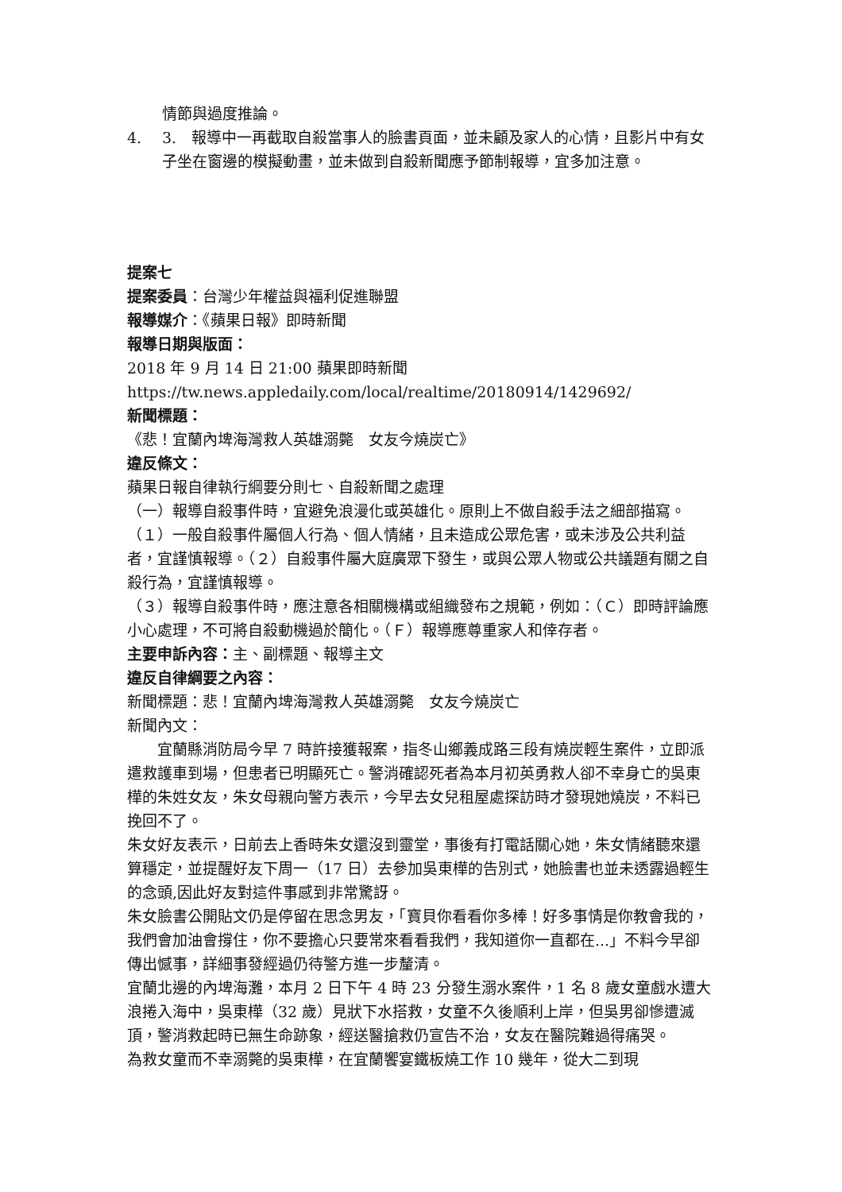情節與過度推論。
4. 3.　報導中一再截取自殺當事人的臉書頁面，並未顧及家人的心情，且影片中有女子坐在窗邊的模擬動畫，並未做到自殺新聞應予節制報導，宜多加注意。
提案七
提案委員：台灣少年權益與福利促進聯盟
報導媒介：《蘋果日報》即時新聞
報導日期與版面：
2018 年 9 月 14 日 21:00 蘋果即時新聞
https://tw.news.appledaily.com/local/realtime/20180914/1429692/
新聞標題：
《悲！宜蘭內埤海灣救人英雄溺斃　女友今燒炭亡》
違反條文：
蘋果日報自律執行綱要分則七、自殺新聞之處理
（一）報導自殺事件時，宜避免浪漫化或英雄化。原則上不做自殺手法之細部描寫。
（１）一般自殺事件屬個人行為、個人情緒，且未造成公眾危害，或未涉及公共利益者，宜謹慎報導。（２）自殺事件屬大庭廣眾下發生，或與公眾人物或公共議題有關之自殺行為，宜謹慎報導。
（３）報導自殺事件時，應注意各相關機構或組織發布之規範，例如：（Ｃ）即時評論應小心處理，不可將自殺動機過於簡化。（Ｆ）報導應尊重家人和倖存者。
主要申訴內容：主、副標題、報導主文
違反自律綱要之內容：
新聞標題：悲！宜蘭內埤海灣救人英雄溺斃　女友今燒炭亡
新聞內文：
宜蘭縣消防局今早 7 時許接獲報案，指冬山鄉義成路三段有燒炭輕生案件，立即派遣救護車到場，但患者已明顯死亡。警消確認死者為本月初英勇救人卻不幸身亡的吳東樺的朱姓女友，朱女母親向警方表示，今早去女兒租屋處探訪時才發現她燒炭，不料已挽回不了。
朱女好友表示，日前去上香時朱女還沒到靈堂，事後有打電話關心她，朱女情緒聽來還算穩定，並提醒好友下周一（17 日）去參加吳東樺的告別式，她臉書也並未透露過輕生的念頭,因此好友對這件事感到非常驚訝。
朱女臉書公開貼文仍是停留在思念男友，「寶貝你看看你多棒！好多事情是你教會我的，我們會加油會撐住，你不要擔心只要常來看看我們，我知道你一直都在...」不料今早卻傳出憾事，詳細事發經過仍待警方進一步釐清。
宜蘭北邊的內埤海灘，本月 2 日下午 4 時 23 分發生溺水案件，1 名 8 歲女童戲水遭大浪捲入海中，吳東樺（32 歲）見狀下水搭救，女童不久後順利上岸，但吳男卻慘遭滅頂，警消救起時已無生命跡象，經送醫搶救仍宣告不治，女友在醫院難過得痛哭。
為救女童而不幸溺斃的吳東樺，在宜蘭饗宴鐵板燒工作 10 幾年，從大二到現